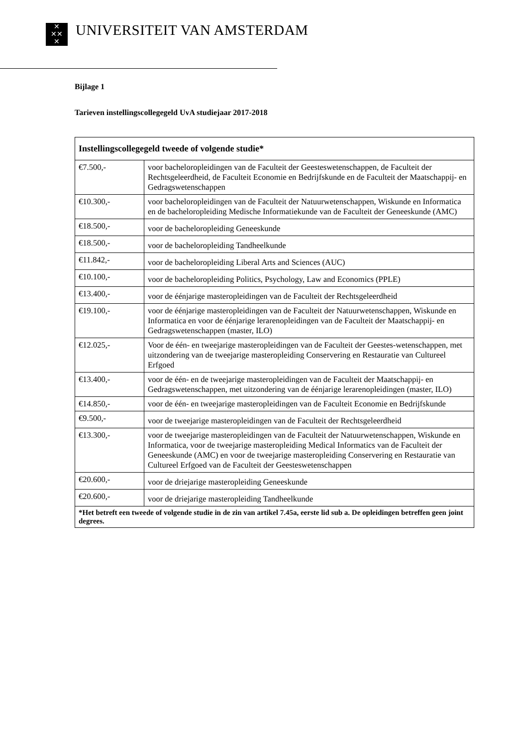✕
✕✕
✕
UNIVERSITEIT VAN AMSTERDAM
Bijlage 1
Tarieven instellingscollegegeld UvA studiejaar 2017-2018
| Instellingscollegegeld tweede of volgende studie* | |
| --- | --- |
| €7.500,- | voor bacheloropleidingen van de Faculteit der Geesteswetenschappen, de Faculteit der Rechtsgeleerdheid, de Faculteit Economie en Bedrijfskunde en de Faculteit der Maatschappij- en Gedragswetenschappen |
| €10.300,- | voor bacheloropleidingen van de Faculteit der Natuurwetenschappen, Wiskunde en Informatica en de bacheloropleiding Medische Informatiekunde van de Faculteit der Geneeskunde (AMC) |
| €18.500,- | voor de bacheloropleiding Geneeskunde |
| €18.500,- | voor de bacheloropleiding Tandheelkunde |
| €11.842,- | voor de bacheloropleiding Liberal Arts and Sciences (AUC) |
| €10.100,- | voor de bacheloropleiding Politics, Psychology, Law and Economics (PPLE) |
| €13.400,- | voor de éénjarige masteropleidingen van de Faculteit der Rechtsgeleerdheid |
| €19.100,- | voor de éénjarige masteropleidingen van de Faculteit der Natuurwetenschappen, Wiskunde en Informatica en voor de éénjarige lerarenopleidingen van de Faculteit der Maatschappij- en Gedragswetenschappen (master, ILO) |
| €12.025,- | Voor de één- en tweejarige masteropleidingen van de Faculteit der Geestes-wetenschappen, met uitzondering van de tweejarige masteropleiding Conservering en Restauratie van Cultureel Erfgoed |
| €13.400,- | voor de één- en de tweejarige masteropleidingen van de Faculteit der Maatschappij- en Gedragswetenschappen, met uitzondering van de éénjarige lerarenopleidingen (master, ILO) |
| €14.850,- | voor de één- en tweejarige masteropleidingen van de Faculteit Economie en Bedrijfskunde |
| €9.500,- | voor de tweejarige masteropleidingen van de Faculteit der Rechtsgeleerdheid |
| €13.300,- | voor de tweejarige masteropleidingen van de Faculteit der Natuurwetenschappen, Wiskunde en Informatica, voor de tweejarige masteropleiding Medical Informatics van de Faculteit der Geneeskunde (AMC) en voor de tweejarige masteropleiding Conservering en Restauratie van Cultureel Erfgoed van de Faculteit der Geesteswetenschappen |
| €20.600,- | voor de driejarige masteropleiding Geneeskunde |
| €20.600,- | voor de driejarige masteropleiding Tandheelkunde |
| *Het betreft een tweede of volgende studie in de zin van artikel 7.45a, eerste lid sub a. De opleidingen betreffen geen joint degrees. | |